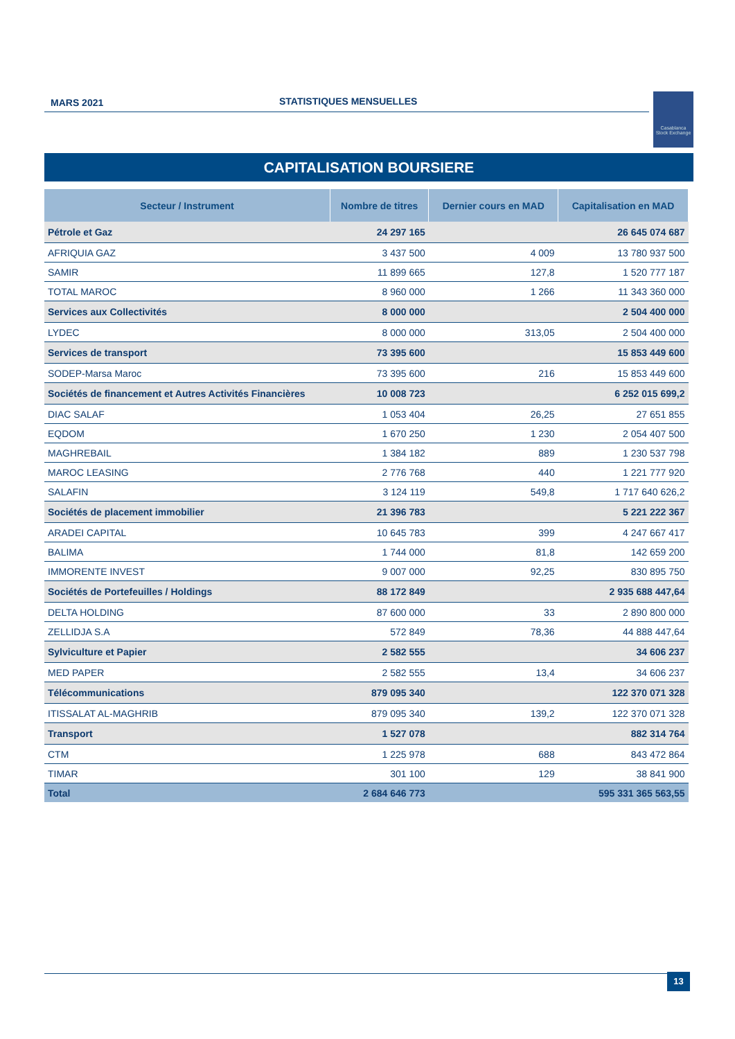MARS 2021 STATISTIQUES MENSUELLES
Casablanca
Stock Exchange
CAPITALISATION BOURSIERE
| Secteur / Instrument | Nombre de titres | Dernier cours en MAD | Capitalisation en MAD |
| --- | --- | --- | --- |
| Pétrole et Gaz | 24 297 165 | | 26 645 074 687 |
| AFRIQUIA GAZ | 3 437 500 | 4 009 | 13 780 937 500 |
| SAMIR | 11 899 665 | 127,8 | 1 520 777 187 |
| TOTAL MAROC | 8 960 000 | 1 266 | 11 343 360 000 |
| Services aux Collectivités | 8 000 000 | | 2 504 400 000 |
| LYDEC | 8 000 000 | 313,05 | 2 504 400 000 |
| Services de transport | 73 395 600 | | 15 853 449 600 |
| SODEP-Marsa Maroc | 73 395 600 | 216 | 15 853 449 600 |
| Sociétés de financement et Autres Activités Financières | 10 008 723 | | 6 252 015 699,2 |
| DIAC SALAF | 1 053 404 | 26,25 | 27 651 855 |
| EQDOM | 1 670 250 | 1 230 | 2 054 407 500 |
| MAGHREBAIL | 1 384 182 | 889 | 1 230 537 798 |
| MAROC LEASING | 2 776 768 | 440 | 1 221 777 920 |
| SALAFIN | 3 124 119 | 549,8 | 1 717 640 626,2 |
| Sociétés de placement immobilier | 21 396 783 | | 5 221 222 367 |
| ARADEI CAPITAL | 10 645 783 | 399 | 4 247 667 417 |
| BALIMA | 1 744 000 | 81,8 | 142 659 200 |
| IMMORENTE INVEST | 9 007 000 | 92,25 | 830 895 750 |
| Sociétés de Portefeuilles / Holdings | 88 172 849 | | 2 935 688 447,64 |
| DELTA HOLDING | 87 600 000 | 33 | 2 890 800 000 |
| ZELLIDJA S.A | 572 849 | 78,36 | 44 888 447,64 |
| Sylviculture et Papier | 2 582 555 | | 34 606 237 |
| MED PAPER | 2 582 555 | 13,4 | 34 606 237 |
| Télécommunications | 879 095 340 | | 122 370 071 328 |
| ITISSALAT AL-MAGHRIB | 879 095 340 | 139,2 | 122 370 071 328 |
| Transport | 1 527 078 | | 882 314 764 |
| CTM | 1 225 978 | 688 | 843 472 864 |
| TIMAR | 301 100 | 129 | 38 841 900 |
| Total | 2 684 646 773 | | 595 331 365 563,55 |
13